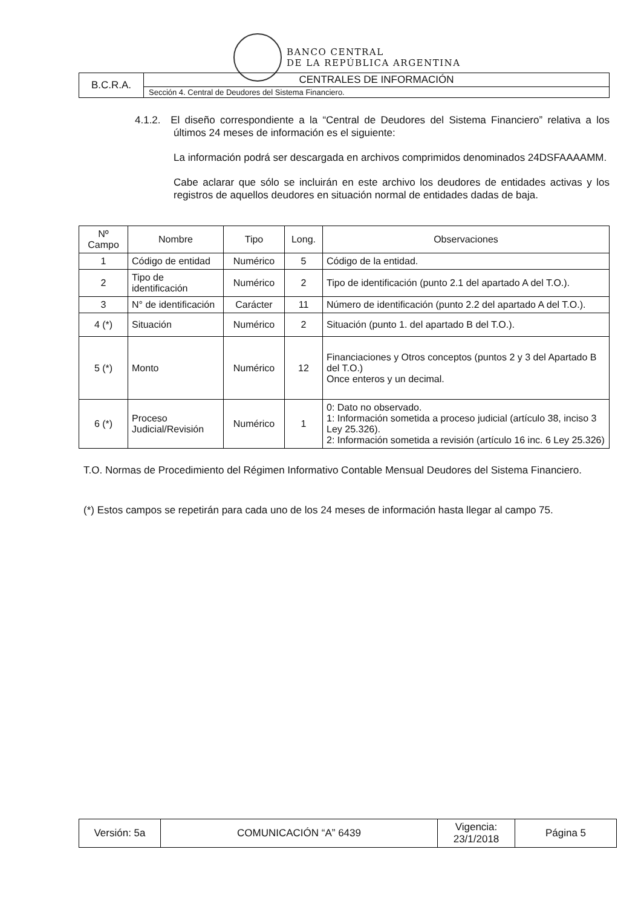BANCO CENTRAL
DE LA REPÚBLICA ARGENTINA
| B.C.R.A. | CENTRALES DE INFORMACIÓN |
| | Sección 4. Central de Deudores del Sistema Financiero. |
4.1.2. El diseño correspondiente a la “Central de Deudores del Sistema Financiero” relativa a los últimos 24 meses de información es el siguiente:
La información podrá ser descargada en archivos comprimidos denominados 24DSFAAAAMM.
Cabe aclarar que sólo se incluirán en este archivo los deudores de entidades activas y los registros de aquellos deudores en situación normal de entidades dadas de baja.
| Nº Campo | Nombre | Tipo | Long. | Observaciones |
| --- | --- | --- | --- | --- |
| 1 | Código de entidad | Numérico | 5 | Código de la entidad. |
| 2 | Tipo de identificación | Numérico | 2 | Tipo de identificación (punto 2.1 del apartado A del T.O.). |
| 3 | N° de identificación | Carácter | 11 | Número de identificación (punto 2.2 del apartado A del T.O.). |
| 4 (*) | Situación | Numérico | 2 | Situación (punto 1. del apartado B del T.O.). |
| 5 (*) | Monto | Numérico | 12 | Financiaciones y Otros conceptos (puntos 2 y 3 del Apartado B del T.O.) Once enteros y un decimal. |
| 6 (*) | Proceso Judicial/Revisión | Numérico | 1 | 0: Dato no observado. 1: Información sometida a proceso judicial (artículo 38, inciso 3 Ley 25.326). 2: Información sometida a revisión (artículo 16 inc. 6 Ley 25.326) |
T.O. Normas de Procedimiento del Régimen Informativo Contable Mensual Deudores del Sistema Financiero.
(*) Estos campos se repetirán para cada uno de los 24 meses de información hasta llegar al campo 75.
| Versión: 5a | COMUNICACIÓN “A” 6439 | Vigencia: 23/1/2018 | Página 5 |